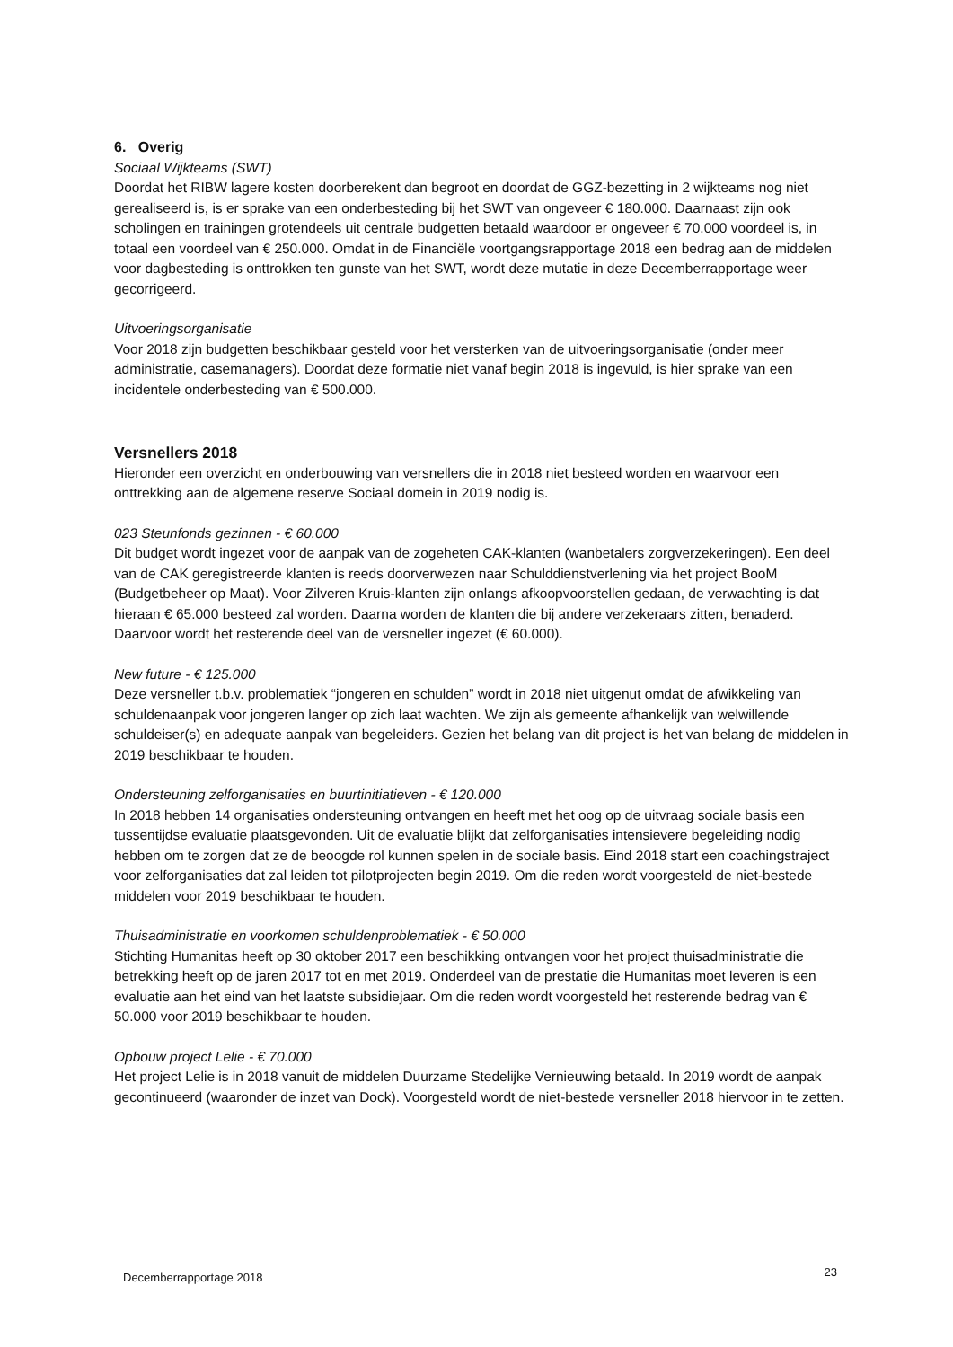6. Overig
Sociaal Wijkteams (SWT)
Doordat het RIBW lagere kosten doorberekent dan begroot en doordat de GGZ-bezetting in 2 wijkteams nog niet gerealiseerd is, is er sprake van een onderbesteding bij het SWT van ongeveer € 180.000. Daarnaast zijn ook scholingen en trainingen grotendeels uit centrale budgetten betaald waardoor er ongeveer € 70.000 voordeel is, in totaal een voordeel van € 250.000. Omdat in de Financiële voortgangsrapportage 2018 een bedrag aan de middelen voor dagbesteding is onttrokken ten gunste van het SWT, wordt deze mutatie in deze Decemberrapportage weer gecorrigeerd.
Uitvoeringsorganisatie
Voor 2018 zijn budgetten beschikbaar gesteld voor het versterken van de uitvoeringsorganisatie (onder meer administratie, casemanagers). Doordat deze formatie niet vanaf begin 2018 is ingevuld, is hier sprake van een incidentele onderbesteding van € 500.000.
Versnellers 2018
Hieronder een overzicht en onderbouwing van versnellers die in 2018 niet besteed worden en waarvoor een onttrekking aan de algemene reserve Sociaal domein in 2019 nodig is.
023 Steunfonds gezinnen - € 60.000
Dit budget wordt ingezet voor de aanpak van de zogeheten CAK-klanten (wanbetalers zorgverzekeringen). Een deel van de CAK geregistreerde klanten is reeds doorverwezen naar Schulddienstverlening via het project BooM (Budgetbeheer op Maat). Voor Zilveren Kruis-klanten zijn onlangs afkoopvoorstellen gedaan, de verwachting is dat hieraan € 65.000 besteed zal worden. Daarna worden de klanten die bij andere verzekeraars zitten, benaderd. Daarvoor wordt het resterende deel van de versneller ingezet (€ 60.000).
New future - € 125.000
Deze versneller t.b.v. problematiek “jongeren en schulden” wordt in 2018 niet uitgenut omdat de afwikkeling van schuldenaanpak voor jongeren langer op zich laat wachten. We zijn als gemeente afhankelijk van welwillende schuldeiser(s) en adequate aanpak van begeleiders. Gezien het belang van dit project is het van belang de middelen in 2019 beschikbaar te houden.
Ondersteuning zelforganisaties en buurtinitiatieven - € 120.000
In 2018 hebben 14 organisaties ondersteuning ontvangen en heeft met het oog op de uitvraag sociale basis een tussentijdse evaluatie plaatsgevonden. Uit de evaluatie blijkt dat zelforganisaties intensievere begeleiding nodig hebben om te zorgen dat ze de beoogde rol kunnen spelen in de sociale basis. Eind 2018 start een coachingstraject voor zelforganisaties dat zal leiden tot pilotprojecten begin 2019. Om die reden wordt voorgesteld de niet-bestede middelen voor 2019 beschikbaar te houden.
Thuisadministratie en voorkomen schuldenproblematiek - € 50.000
Stichting Humanitas heeft op 30 oktober 2017 een beschikking ontvangen voor het project thuisadministratie die betrekking heeft op de jaren 2017 tot en met 2019. Onderdeel van de prestatie die Humanitas moet leveren is een evaluatie aan het eind van het laatste subsidiejaar. Om die reden wordt voorgesteld het resterende bedrag van € 50.000 voor 2019 beschikbaar te houden.
Opbouw project Lelie - € 70.000
Het project Lelie is in 2018 vanuit de middelen Duurzame Stedelijke Vernieuwing betaald. In 2019 wordt de aanpak gecontinueerd (waaronder de inzet van Dock). Voorgesteld wordt de niet-bestede versneller 2018 hiervoor in te zetten.
Decemberrapportage 2018 23